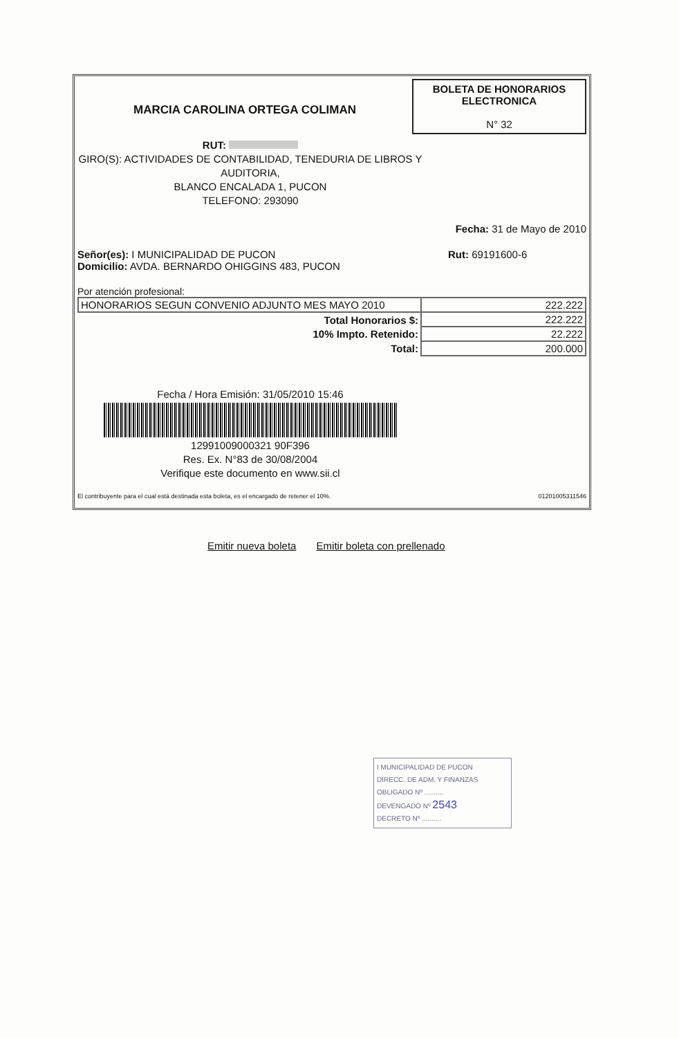MARCIA CAROLINA ORTEGA COLIMAN
BOLETA DE HONORARIOS
ELECTRONICA
N° 32
RUT:
GIRO(S): ACTIVIDADES DE CONTABILIDAD, TENEDURIA DE LIBROS Y AUDITORIA,
BLANCO ENCALADA 1, PUCON
TELEFONO: 293090
Fecha: 31 de Mayo de 2010
Señor(es): I MUNICIPALIDAD DE PUCON
Domicilio: AVDA. BERNARDO OHIGGINS 483, PUCON Rut: 69191600-6
Por atención profesional:
| HONORARIOS SEGUN CONVENIO ADJUNTO MES MAYO 2010 | 222.222 |
| Total Honorarios $: | 222.222 |
| 10% Impto. Retenido: | 22.222 |
| Total: | 200.000 |
Fecha / Hora Emisión: 31/05/2010 15:46
12991009000321 90F396
Res. Ex. N°83 de 30/08/2004
Verifique este documento en www.sii.cl
El contribuyente para el cual está destinada esta boleta, es el encargado de retener el 10%. 01201005311546
Emitir nueva boleta Emitir boleta con prellenado
I MUNICIPALIDAD DE PUCON
DIRECC. DE ADM. Y FINANZAS
OBLIGADO Nº ..........
DEVENGADO Nº 2543
DECRETO Nº ..........